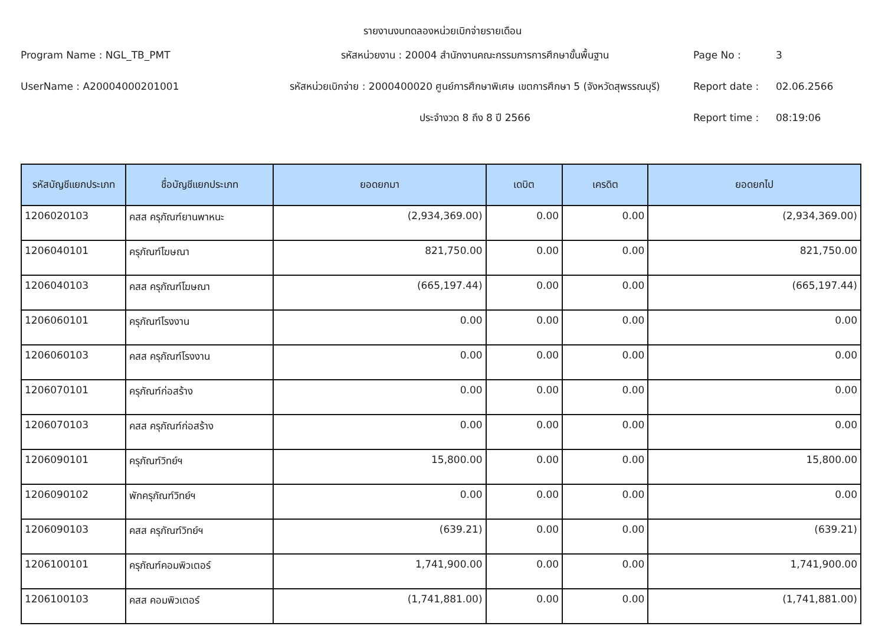รายงานงบทดลองหน่วยเบิกจ่ายรายเดือน
Program Name : NGL_TB_PMT
รหัสหน่วยงาน : 20004 สำนักงานคณะกรรมการการศึกษาขั้นพื้นฐาน
Page No :
3
UserName : A20004000201001
รหัสหน่วยเบิกจ่าย : 2000400020 ศูนย์การศึกษาพิเศษ เขตการศึกษา 5 (จังหวัดสุพรรณบุรี)
Report date :
02.06.2566
ประจำงวด 8 ถึง 8 ปี 2566
Report time :
08:19:06
| รหัสบัญชีแยกประเภท | ชื่อบัญชีแยกประเภท | ยอดยกมา | เดบิต | เครดิต | ยอดยกไป |
| --- | --- | --- | --- | --- | --- |
| 1206020103 | คสส ครุภัณฑ์ยานพาหนะ | (2,934,369.00) | 0.00 | 0.00 | (2,934,369.00) |
| 1206040101 | ครุภัณฑ์โฆษณา | 821,750.00 | 0.00 | 0.00 | 821,750.00 |
| 1206040103 | คสส ครุภัณฑ์โฆษณา | (665,197.44) | 0.00 | 0.00 | (665,197.44) |
| 1206060101 | ครุภัณฑ์โรงงาน | 0.00 | 0.00 | 0.00 | 0.00 |
| 1206060103 | คสส ครุภัณฑ์โรงงาน | 0.00 | 0.00 | 0.00 | 0.00 |
| 1206070101 | ครุภัณฑ์ก่อสร้าง | 0.00 | 0.00 | 0.00 | 0.00 |
| 1206070103 | คสส ครุภัณฑ์ก่อสร้าง | 0.00 | 0.00 | 0.00 | 0.00 |
| 1206090101 | ครุภัณฑ์วิทย์ฯ | 15,800.00 | 0.00 | 0.00 | 15,800.00 |
| 1206090102 | พักครุภัณฑ์วิทย์ฯ | 0.00 | 0.00 | 0.00 | 0.00 |
| 1206090103 | คสส ครุภัณฑ์วิทย์ฯ | (639.21) | 0.00 | 0.00 | (639.21) |
| 1206100101 | ครุภัณฑ์คอมพิวเตอร์ | 1,741,900.00 | 0.00 | 0.00 | 1,741,900.00 |
| 1206100103 | คสส คอมพิวเตอร์ | (1,741,881.00) | 0.00 | 0.00 | (1,741,881.00) |